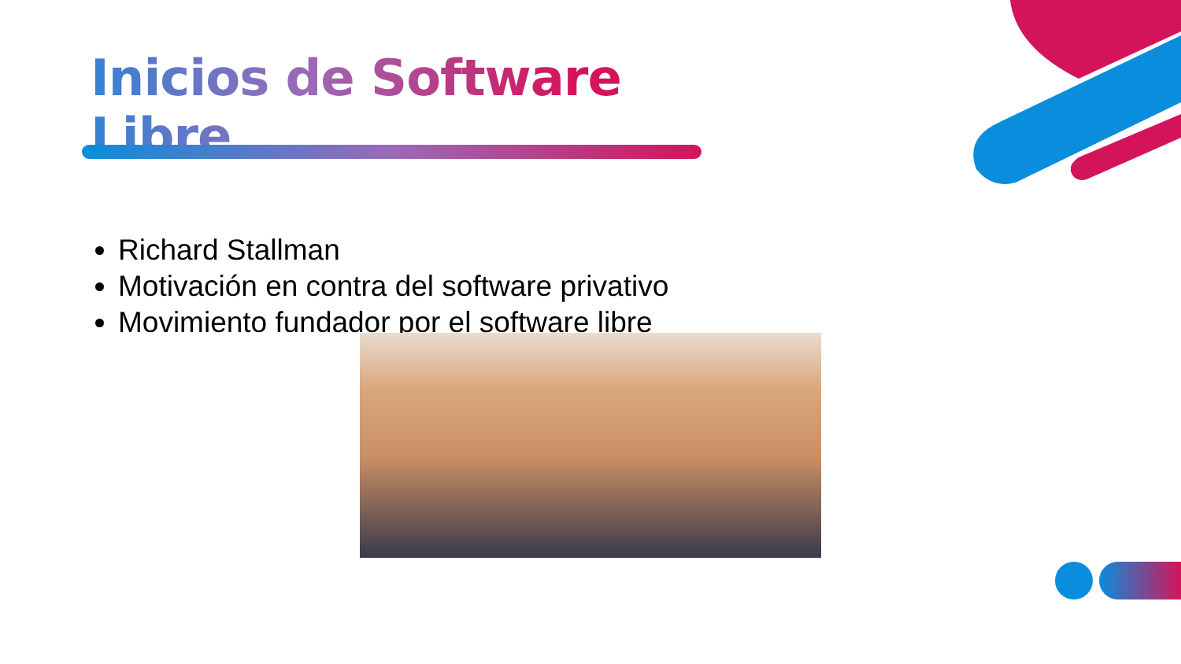Inicios de Software Libre
Richard Stallman
Motivación en contra del software privativo
Movimiento fundador por el software libre